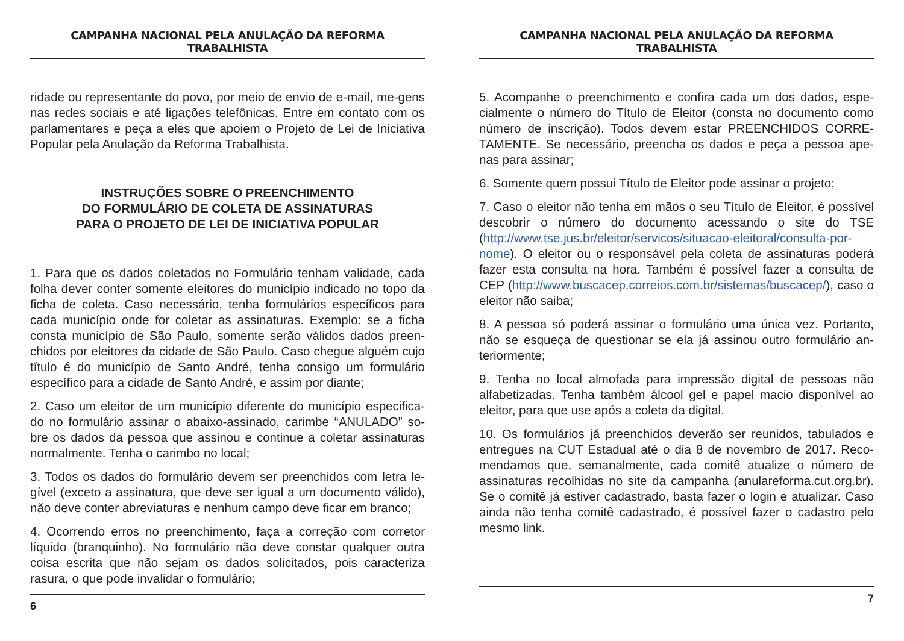CAMPANHA NACIONAL PELA ANULAÇÃO DA REFORMA TRABALHISTA
ridade ou representante do povo, por meio de envio de e-mail, me-gens nas redes sociais e até ligações telefônicas. Entre em contato com os parlamentares e peça a eles que apoiem o Projeto de Lei de Iniciativa Popular pela Anulação da Reforma Trabalhista.
INSTRUÇÕES SOBRE O PREENCHIMENTO
DO FORMULÁRIO DE COLETA DE ASSINATURAS
PARA O PROJETO DE LEI DE INICIATIVA POPULAR
1. Para que os dados coletados no Formulário tenham validade, cada folha dever conter somente eleitores do município indicado no topo da ficha de coleta. Caso necessário, tenha formulários específicos para cada município onde for coletar as assinaturas. Exemplo: se a ficha consta município de São Paulo, somente serão válidos dados preen-chidos por eleitores da cidade de São Paulo. Caso chegue alguém cujo título é do município de Santo André, tenha consigo um formulário específico para a cidade de Santo André, e assim por diante;
2. Caso um eleitor de um município diferente do município especifica-do no formulário assinar o abaixo-assinado, carimbe “ANULADO” so-bre os dados da pessoa que assinou e continue a coletar assinaturas normalmente. Tenha o carimbo no local;
3. Todos os dados do formulário devem ser preenchidos com letra le-gível (exceto a assinatura, que deve ser igual a um documento válido), não deve conter abreviaturas e nenhum campo deve ficar em branco;
4. Ocorrendo erros no preenchimento, faça a correção com corretor líquido (branquinho). No formulário não deve constar qualquer outra coisa escrita que não sejam os dados solicitados, pois caracteriza rasura, o que pode invalidar o formulário;
6
CAMPANHA NACIONAL PELA ANULAÇÃO DA REFORMA TRABALHISTA
5. Acompanhe o preenchimento e confira cada um dos dados, espe-cialmente o número do Título de Eleitor (consta no documento como número de inscrição). Todos devem estar PREENCHIDOS CORRE-TAMENTE. Se necessário, preencha os dados e peça a pessoa ape-nas para assinar;
6. Somente quem possui Título de Eleitor pode assinar o projeto;
7. Caso o eleitor não tenha em mãos o seu Título de Eleitor, é possível descobrir o número do documento acessando o site do TSE (http://www.tse.jus.br/eleitor/servicos/situacao-eleitoral/consulta-por-nome). O eleitor ou o responsável pela coleta de assinaturas poderá fazer esta consulta na hora. Também é possível fazer a consulta de CEP (http://www.buscacep.correios.com.br/sistemas/buscacep/), caso o eleitor não saiba;
8. A pessoa só poderá assinar o formulário uma única vez. Portanto, não se esqueça de questionar se ela já assinou outro formulário an-teriormente;
9. Tenha no local almofada para impressão digital de pessoas não alfabetizadas. Tenha também álcool gel e papel macio disponível ao eleitor, para que use após a coleta da digital.
10. Os formulários já preenchidos deverão ser reunidos, tabulados e entregues na CUT Estadual até o dia 8 de novembro de 2017. Reco-mendamos que, semanalmente, cada comitê atualize o número de assinaturas recolhidas no site da campanha (anulareforma.cut.org.br). Se o comitê já estiver cadastrado, basta fazer o login e atualizar. Caso ainda não tenha comitê cadastrado, é possível fazer o cadastro pelo mesmo link.
7